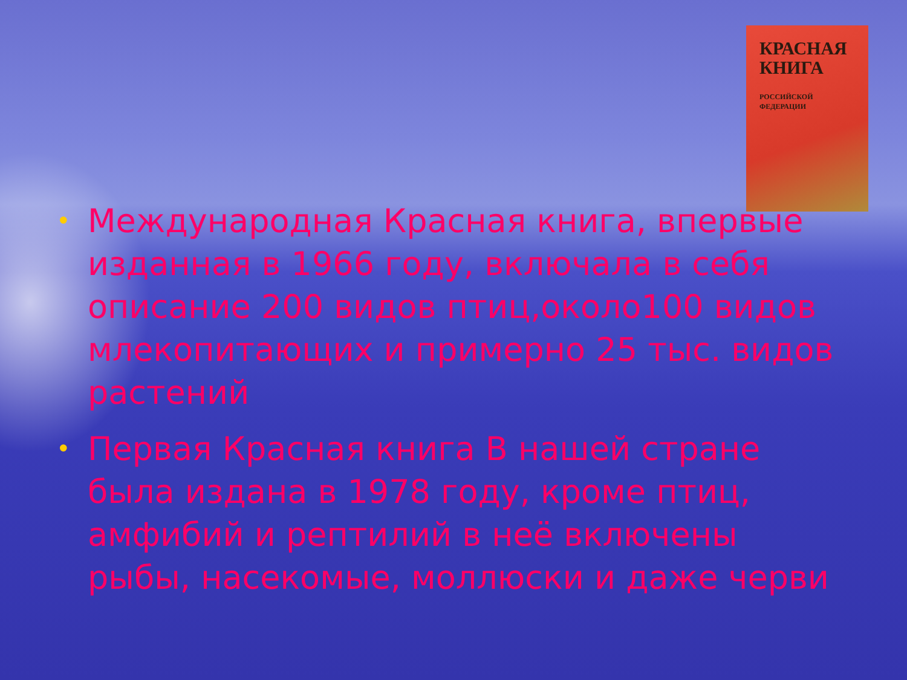КРАСНАЯ
КНИГА
РОССИЙСКОЙ
ФЕДЕРАЦИИ
• Международная Красная книга, впервые изданная в 1966 году, включала в себя описание 200 видов птиц,около100 видов млекопитающих и примерно 25 тыс. видов растений
• Первая Красная книга В нашей стране была издана в 1978 году, кроме птиц, амфибий и рептилий в неё включены рыбы, насекомые, моллюски и даже черви